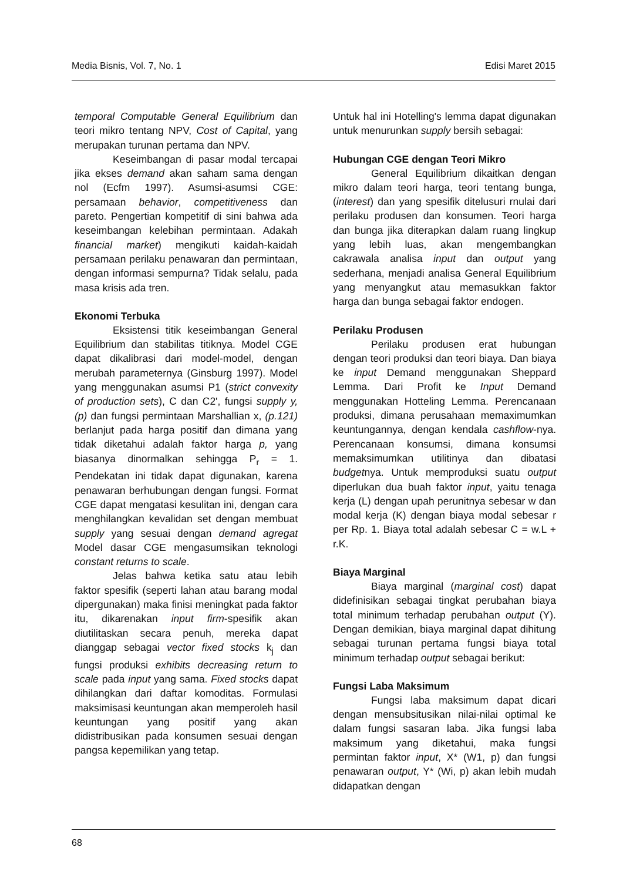Media Bisnis, Vol. 7, No. 1 Edisi Maret 2015
temporal Computable General Equilibrium dan teori mikro tentang NPV, Cost of Capital, yang merupakan turunan pertama dan NPV.
Keseimbangan di pasar modal tercapai jika ekses demand akan saham sama dengan nol (Ecfm 1997). Asumsi-asumsi CGE: persamaan behavior, competitiveness dan pareto. Pengertian kompetitif di sini bahwa ada keseimbangan kelebihan permintaan. Adakah financial market) mengikuti kaidah-kaidah persamaan perilaku penawaran dan permintaan, dengan informasi sempurna? Tidak selalu, pada masa krisis ada tren.
Ekonomi Terbuka
Eksistensi titik keseimbangan General Equilibrium dan stabilitas titiknya. Model CGE dapat dikalibrasi dari model-model, dengan merubah parameternya (Ginsburg 1997). Model yang menggunakan asumsi P1 (strict convexity of production sets), C dan C2', fungsi supply y, (p) dan fungsi permintaan Marshallian x, (p.121) berlanjut pada harga positif dan dimana yang tidak diketahui adalah faktor harga p, yang biasanya dinormalkan sehingga P<sub>r</sub> = 1. Pendekatan ini tidak dapat digunakan, karena penawaran berhubungan dengan fungsi. Format CGE dapat mengatasi kesulitan ini, dengan cara menghilangkan kevalidan set dengan membuat supply yang sesuai dengan demand agregat Model dasar CGE mengasumsikan teknologi constant returns to scale.
Jelas bahwa ketika satu atau lebih faktor spesifik (seperti lahan atau barang modal dipergunakan) maka finisi meningkat pada faktor itu, dikarenakan input firm-spesifik akan diutilitaskan secara penuh, mereka dapat dianggap sebagai vector fixed stocks k<sub>j</sub> dan fungsi produksi exhibits decreasing return to scale pada input yang sama. Fixed stocks dapat dihilangkan dari daftar komoditas. Formulasi maksimisasi keuntungan akan memperoleh hasil keuntungan yang positif yang akan didistribusikan pada konsumen sesuai dengan pangsa kepemilikan yang tetap.
Untuk hal ini Hotelling's lemma dapat digunakan untuk menurunkan supply bersih sebagai:
Hubungan CGE dengan Teori Mikro
General Equilibrium dikaitkan dengan mikro dalam teori harga, teori tentang bunga, (interest) dan yang spesifik ditelusuri rnulai dari perilaku produsen dan konsumen. Teori harga dan bunga jika diterapkan dalam ruang lingkup yang lebih luas, akan mengembangkan cakrawala analisa input dan output yang sederhana, menjadi analisa General Equilibrium yang menyangkut atau memasukkan faktor harga dan bunga sebagai faktor endogen.
Perilaku Produsen
Perilaku produsen erat hubungan dengan teori produksi dan teori biaya. Dan biaya ke input Demand menggunakan Sheppard Lemma. Dari Profit ke Input Demand menggunakan Hotteling Lemma. Perencanaan produksi, dimana perusahaan memaximumkan keuntungannya, dengan kendala cashflow-nya. Perencanaan konsumsi, dimana konsumsi memaksimumkan utilitinya dan dibatasi budgetnya. Untuk memproduksi suatu output diperlukan dua buah faktor input, yaitu tenaga kerja (L) dengan upah perunitnya sebesar w dan modal kerja (K) dengan biaya modal sebesar r per Rp. 1. Biaya total adalah sebesar C = w.L + r.K.
Biaya Marginal
Biaya marginal (marginal cost) dapat didefinisikan sebagai tingkat perubahan biaya total minimum terhadap perubahan output (Y). Dengan demikian, biaya marginal dapat dihitung sebagai turunan pertama fungsi biaya total minimum terhadap output sebagai berikut:
Fungsi Laba Maksimum
Fungsi laba maksimum dapat dicari dengan mensubsitusikan nilai-nilai optimal ke dalam fungsi sasaran laba. Jika fungsi laba maksimum yang diketahui, maka fungsi permintan faktor input, X* (W1, p) dan fungsi penawaran output, Y* (Wi, p) akan lebih mudah didapatkan dengan
68